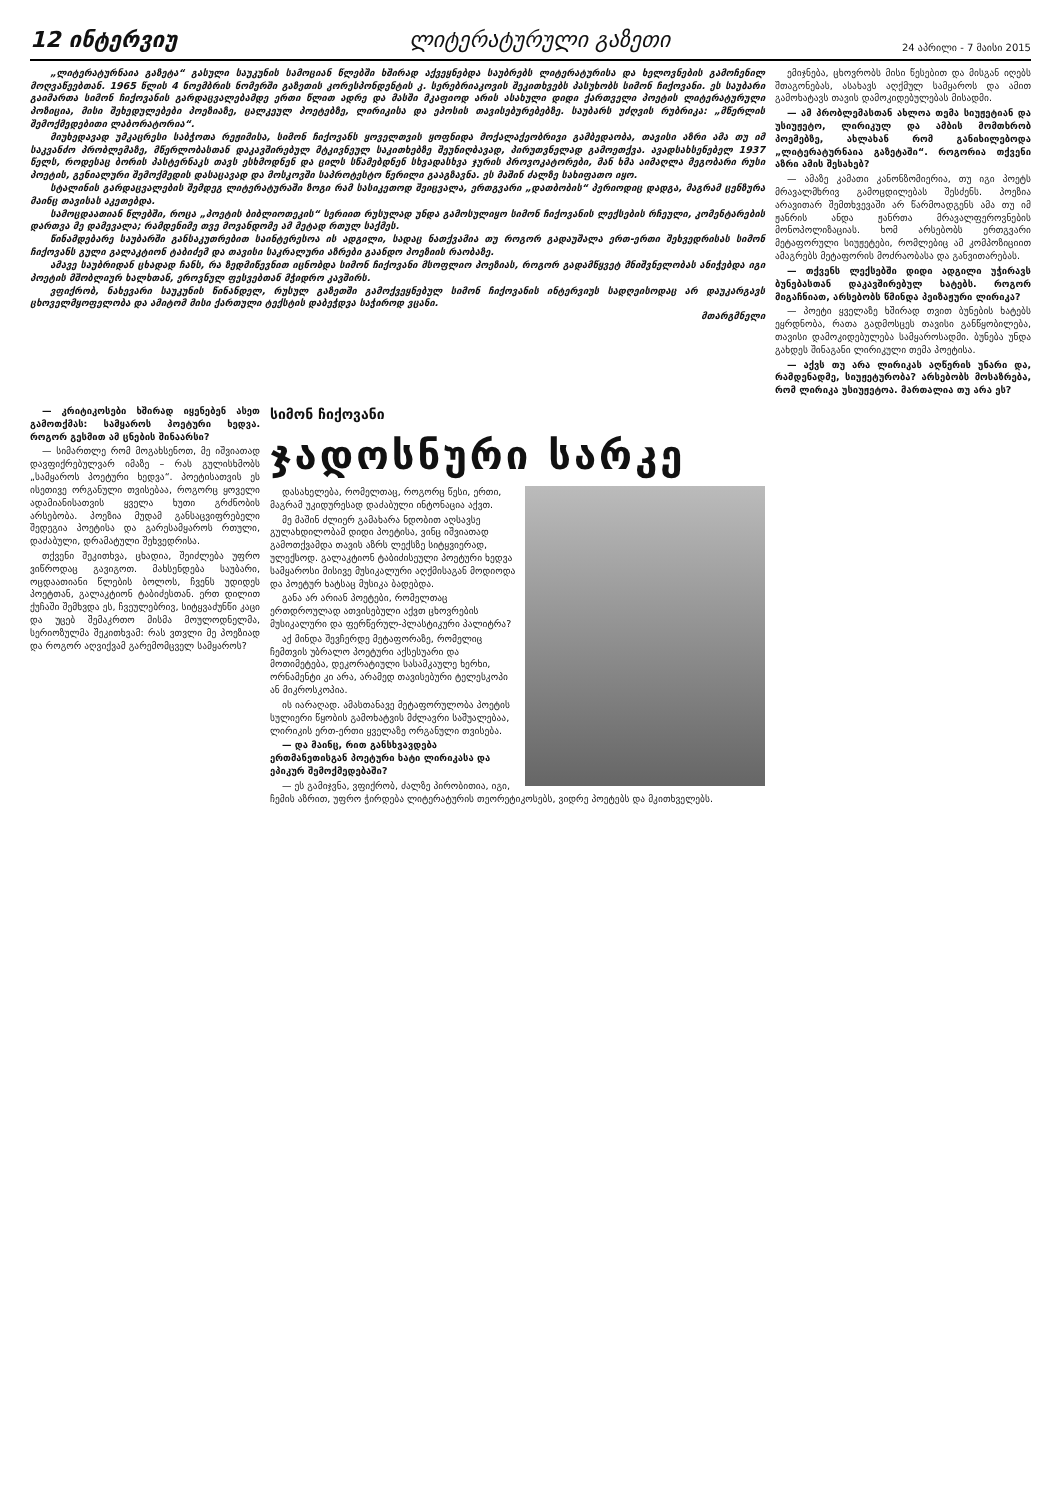12 ინტერვიუ ლიტერატურული გაზეთი 24 აპრილი - 7 მაისი 2015
„ლიტერატურნაია გაზეტა“ გასული საუკუნის სამოციან წლებში ხშირად აქვეყნებდა საუბრებს ლიტერატურისა და ხელოვნების გამოჩენილ მოღვაწეებთან. 1965 წლის 4 ნოემბრის ნომერში გაზეთის კორესპონდენტის კ. სერებრიაკოვის შეკითხვებს პასუხობს სიმონ ჩიქოვანი. ეს საუბარი გაიმართა სიმონ ჩიქოვანის გარდაცვალებამდე ერთი წლით ადრე და მასში მკაფიოდ არის ასახული დიდი ქართველი პოეტის ლიტერატურული პოზიცია, მისი შეხედულებები პოეზიაზე, ცალკეულ პოეტებზე, ლირიკისა და ეპოსის თავისებურებებზე. საუბარს უძღვის რუბრიკა: „მწერლის შემოქმედებითი ლაბორატორია“.
მიუხედავად უმკაცრესი საბჭოთა რეჟიმისა, სიმონ ჩიქოვანს ყოველთვის ყოფნიდა მოქალაქეობრივი გამბედაობა, თავისი აზრი ამა თუ იმ საკვანძო პრობლემაზე, მწერლობასთან დაკავშირებულ მტკივნეულ საკითხებზე შეუნიღბავად, პირუთვნელად გამოეთქვა. ავადსახსენებელ 1937 წელს, როდესაც ბორის პასტერნაკს თავს ესხმოდნენ და ცილს სწამებდნენ სხვადასხვა ჯურის პროვოკატორები, მან ხმა აიმაღლა მეგობარი რუსი პოეტის, გენიალური შემოქმედის დასაცავად და მოსკოვში საპროტესტო წერილი გააგზავნა. ეს მაშინ ძალზე სახიფათო იყო.
სტალინის გარდაცვალების შემდეგ ლიტერატურაში ზოგი რამ სასიკეთოდ შეიცვალა, ერთგვარი „დათბობის“ პერიოდიც დადგა, მაგრამ ცენზურა მაინც თავისას აკეთებდა.
სამოცდაათიან წლებში, როცა „პოეტის ბიბლიოთეკის“ სერიით რუსულად უნდა გამოსულიყო სიმონ ჩიქოვანის ლექსების რჩეული, კომენტარების დართვა მე დამევალა; რამდენიმე თვე მოვანდომე ამ მეტად რთულ საქმეს.
წინამდებარე საუბარში განსაკუთრებით საინტერესოა ის ადგილი, სადაც ნათქვამია თუ როგორ გადაუშალა ერთ-ერთი შეხვედრისას სიმონ ჩიქოვანს გული გალაკტიონ ტაბიძემ და თავისი საკრალური აზრები გაანდო პოეზიის რაობაზე.
ამავე საუბრიდან ცხადად ჩანს, რა ზედმიწევნით იცნობდა სიმონ ჩიქოვანი მსოფლიო პოეზიას, როგორ გადამწყვეტ მნიშვნელობას ანიჭებდა იგი პოეტის მშობლიურ ხალხთან, ეროვნულ ფესვებთან მჭიდრო კავშირს.
ვფიქრობ, ნახევარი საუკუნის წინანდელ, რუსულ გაზეთში გამოქვეყნებულ სიმონ ჩიქოვანის ინტერვიუს სადღეისოდაც არ დაუკარგავს ცხოველმყოფელობა და ამიტომ მისი ქართული ტექსტის დაბეჭდვა საჭიროდ ვცანი.
მთარგმნელი
ემიჯნება, ცხოვრობს მისი წესებით და მისგან იღებს შთაგონებას, ასახავს აღქმულ სამყაროს და ამით გამოხატავს თავის დამოკიდებულებას მისადმი.
— ამ პრობლემასთან ახლოა თემა სიუჟეტიან და უსიუჟეტო, ლირიკულ და ამბის მომთხრობ პოემებზე, ახლახან რომ განიხილებოდა „ლიტერატურნაია გაზეტაში“. როგორია თქვენი აზრი ამის შესახებ?
— ამაზე კამათი კანონზომიერია, თუ იგი პოეტს მრავალმხრივ გამოცდილებას შესძენს. პოეზია არავითარ შემთხვევაში არ წარმოადგენს ამა თუ იმ ჟანრის ანდა ჟანრთა მრავალფეროვნების მონოპოლიზაციას. ხომ არსებობს ერთგვარი მეტაფორული სიუჟეტები, რომლებიც ამ კომპოზიციით ამაგრებს მეტაფორის მოძრაობასა და განვითარებას.
— თქვენს ლექსებში დიდი ადგილი უჭირავს ბუნებასთან დაკავშირებულ ხატებს. როგორ მიგაჩნიათ, არსებობს წმინდა პეიზაჟური ლირიკა?
— პოეტი ყველაზე ხშირად თვით ბუნების ხატებს ეყრდნობა, რათა გადმოსცეს თავისი განწყობილება, თავისი დამოკიდებულება სამყაროსადმი. ბუნება უნდა გახდეს შინაგანი ლირიკული თემა პოეტისა.
— აქვს თუ არა ლირიკას აღწერის უნარი და, რამდენადმე, სიუჟეტურობა? არსებობს მოსაზრება, რომ ლირიკა უსიუჟეტოა. მართალია თუ არა ეს?
— კრიტიკოსები ხშირად იყენებენ ასეთ გამოთქმას: სამყაროს პოეტური ხედვა. როგორ გესმით ამ ცნების შინაარსი?
— სიმართლე რომ მოგახსენოთ, მე იშვიათად დავფიქრებულვარ იმაზე – რას გულისხმობს „სამყაროს პოეტური ხედვა“. პოეტისათვის ეს ისეთივე ორგანული თვისებაა, როგორც ყოველი ადამიანისათვის ყველა ხუთი გრძნობის არსებობა. პოეზია მუდამ განსაცვიფრებელი შედეგია პოეტისა და გარესამყაროს რთული, დაძაბული, დრამატული შეხვედრისა.
თქვენი შეკითხვა, ცხადია, შეიძლება უფრო ვიწროდაც გავიგოთ. მახსენდება საუბარი, ოცდაათიანი წლების ბოლოს, ჩვენს უდიდეს პოეტთან, გალაკტიონ ტაბიძესთან. ერთ დილით ქუჩაში შემხვდა ეს, ჩვეულებრივ, სიტყვაძუნწი კაცი და უცებ შემაკრთო მისმა მოულოდნელმა, სერიოზულმა შეკითხვამ: რას ვთვლი მე პოეზიად და როგორ აღვიქვამ გარემომცველ სამყაროს?
სიმონ ჩიქოვანი
ჯადოსნური სარკე
დასახელება, რომელთაც, როგორც წესი, ერთი, მაგრამ უკიდურესად დაძაბული ინტონაცია აქვთ.
მე მაშინ ძლიერ გამახარა ნდობით აღსავსე გულახდილობამ დიდი პოეტისა, ვინც იშვიათად გამოთქვამდა თავის აზრს ლექსზე სიტყვიერად, ულექსოდ. გალაკტიონ ტაბიძისეული პოეტური ხედვა სამყაროსი მისივე მუსიკალური აღქმისაგან მოდიოდა და პოეტურ ხატსაც მუსიკა ბადებდა.
განა არ არიან პოეტები, რომელთაც ერთდროულად ათვისებული აქვთ ცხოვრების მუსიკალური და ფერწერულ-პლასტიკური პალიტრა?
აქ მინდა შევჩერდე მეტაფორაზე, რომელიც ჩემთვის უბრალო პოეტური აქსესუარი და მოთიმეტება, დეკორატიული სასამკაულე ხერხი, ორნამენტი კი არა, არამედ თავისებური ტელესკოპი ან მიკროსკოპია.
ის იარაღად. ამასთანავე მეტაფორულობა პოეტის სულიერი წყობის გამოხატვის მძლავრი საშუალებაა, ლირიკის ერთ-ერთი ყველაზე ორგანული თვისება.
— და მაინც, რით განსხვავდება ერთმანეთისგან პოეტური ხატი ლირიკასა და ეპიკურ შემოქმედებაში?
— ეს გამიჯვნა, ვფიქრობ, ძალზე პირობითია, იგი, ჩემის აზრით, უფრო ჭირდება ლიტერატურის თეორეტიკოსებს, ვიდრე პოეტებს და მკითხველებს.